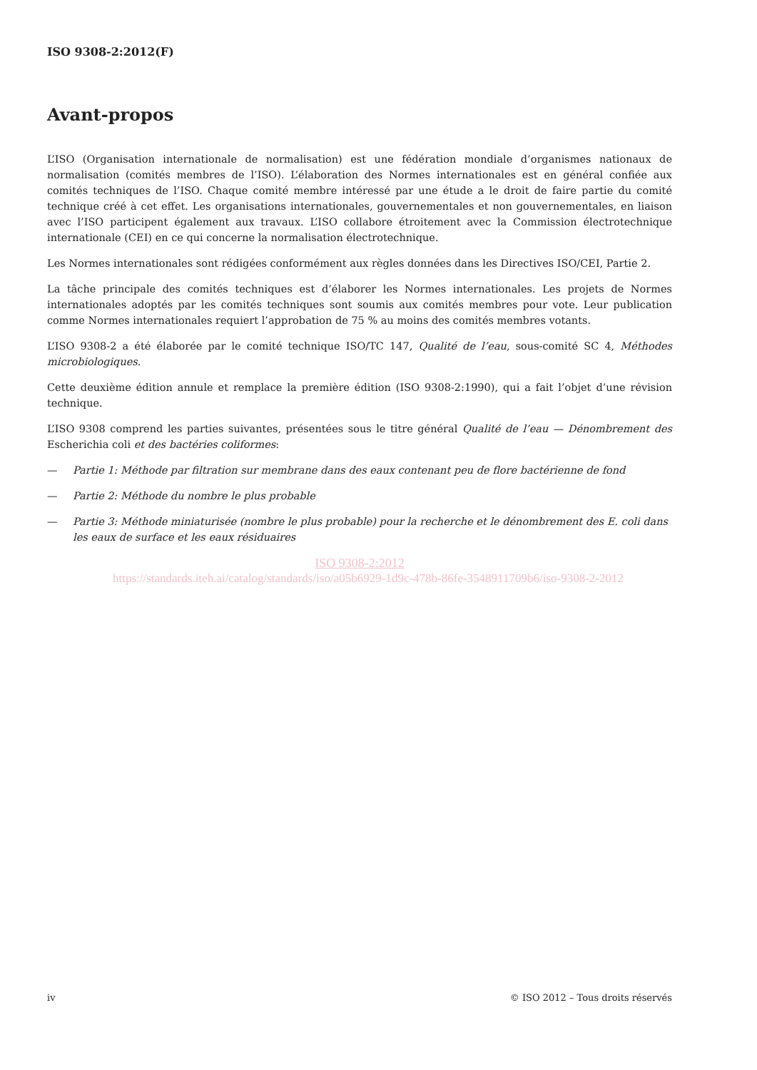ISO 9308-2:2012(F)
Avant-propos
L’ISO (Organisation internationale de normalisation) est une fédération mondiale d’organismes nationaux de normalisation (comités membres de l’ISO). L’élaboration des Normes internationales est en général confiée aux comités techniques de l’ISO. Chaque comité membre intéressé par une étude a le droit de faire partie du comité technique créé à cet effet. Les organisations internationales, gouvernementales et non gouvernementales, en liaison avec l’ISO participent également aux travaux. L’ISO collabore étroitement avec la Commission électrotechnique internationale (CEI) en ce qui concerne la normalisation électrotechnique.
Les Normes internationales sont rédigées conformément aux règles données dans les Directives ISO/CEI, Partie 2.
La tâche principale des comités techniques est d’élaborer les Normes internationales. Les projets de Normes internationales adoptés par les comités techniques sont soumis aux comités membres pour vote. Leur publication comme Normes internationales requiert l’approbation de 75 % au moins des comités membres votants.
L’ISO 9308-2 a été élaborée par le comité technique ISO/TC 147, Qualité de l’eau, sous-comité SC 4, Méthodes microbiologiques.
Cette deuxième édition annule et remplace la première édition (ISO 9308-2:1990), qui a fait l’objet d’une révision technique.
L’ISO 9308 comprend les parties suivantes, présentées sous le titre général Qualité de l’eau — Dénombrement des Escherichia coli et des bactéries coliformes:
— Partie 1: Méthode par filtration sur membrane dans des eaux contenant peu de flore bactérienne de fond
— Partie 2: Méthode du nombre le plus probable
— Partie 3: Méthode miniaturisée (nombre le plus probable) pour la recherche et le dénombrement des E. coli dans les eaux de surface et les eaux résiduaires
ISO 9308-2:2012
https://standards.iteh.ai/catalog/standards/iso/a05b6929-1d9c-478b-86fe-3548911709b6/iso-9308-2-2012
iv © ISO 2012 – Tous droits réservés